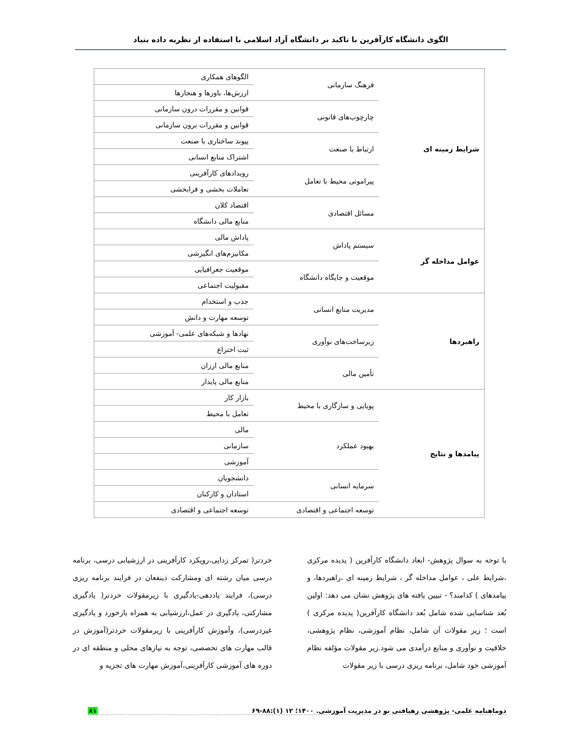الگوی دانشگاه کارآفرین با تاکید بر دانشگاه آزاد اسلامی با استفاده از نظریه داده بنیاد
| شرایط زمینه ای | فرهنگ سازمانی | الگوهای همکاری |
| | | ارزش‌ها، باورها و هنجارها |
| | چارچوب‌های قانونی | قوانین و مقررات درون سازمانی |
| | | قوانین و مقررات برون سازمانی |
| | ارتباط با صنعت | پیوند ساختاری با صنعت |
| | | اشتراک منابع انسانی |
| | پیرامونی محیط با تعامل | رویدادهای کارآفرینی |
| | | تعاملات بخشی و فرابخشی |
| | مسائل اقتصادی | اقتصاد کلان |
| | | منابع مالی دانشگاه |
| عوامل مداخله گر | سیستم پاداش | پاداش مالی |
| | | مکانیزم‌های انگیزشی |
| | موقعیت و جایگاه دانشگاه | موقعیت جغرافیایی |
| | | مقبولیت اجتماعی |
| راهبردها | مدیریت منابع انسانی | جذب و استخدام |
| | | توسعه مهارت و دانش |
| | زیرساخت‌های نوآوری | نهادها و شبکه‌های علمی- آموزشی |
| | | ثبت اختراع |
| | تأمین مالی | منابع مالی ارزان |
| | | منابع مالی پایدار |
| پیامدها و نتایج | پویایی و سازگاری با محیط | بازار کار |
| | | تعامل با محیط |
| | بهبود عملکرد | مالی |
| | | سازمانی |
| | | آموزشی |
| | سرمایه انسانی | دانشجویان |
| | | استادان و کارکنان |
| | توسعه اجتماعی و اقتصادی | توسعه اجتماعی و اقتصادی |
با توجه به سوال پژوهش- ابعاد دانشگاه کارآفرین ( پدیده مرکزی ،شرایط علی ، عوامل مداخله گر ، شرایط زمینه ای ،راهبردها، و پیامدهای ) کدامند؟ - تبیین یافته های پژوهش نشان می دهد: اولین بُعد شناسایی شده شامل بُعد دانشگاه کارآفرین( پدیده مرکزی ) است ؛ زیر مقولات آن شامل، نظام آموزشی، نظام پژوهشی، خلاقیت و نوآوری و منابع درآمدی می شود.زیر مقولات مؤلفه نظام آموزشی خود شامل، برنامه ریزی درسی با زیر مقولات
خردتر( تمرکز زدایی،رویکرد کارآفرینی در ارزشیابی درسی، برنامه درسی میان رشته ای ومشارکت ذینفعان در فرایند برنامه ریزی درسی)، فرایند یاددهی-یادگیری با زیرمقولات خردتر( یادگیری مشارکتی، یادگیری در عمل،ارزشیابی به همراه بازخورد و یادگیری غیردرسی)، وآموزش کارآفرینی با زیرمقولات خردتر(آموزش در قالب مهارت های تخصصی، توجه به نیازهای محلی و منطقه ای در دوره های آموزشی کارآفرینی،آموزش مهارت های تجزیه و
دوماهنامه علمی- پژوهشی رهیافتی نو در مدیریت آموزشی. ۱۴۰۰؛ ۱۲ (۱):۸۸-۶۹ ۸۱